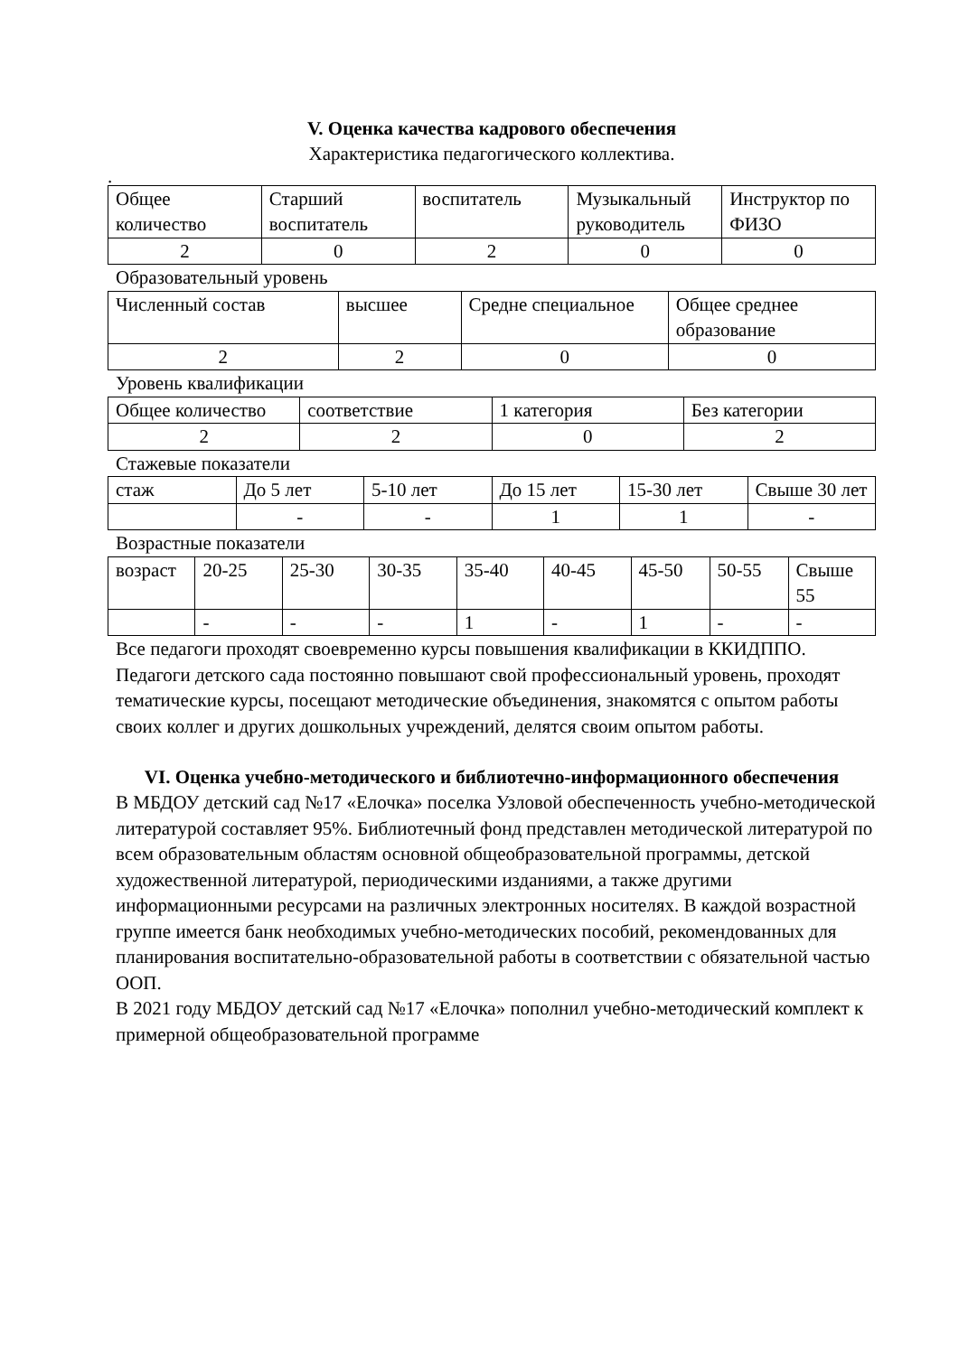V. Оценка качества кадрового обеспечения
Характеристика педагогического коллектива.
.
| Общее количество | Старший воспитатель | воспитатель | Музыкальный руководитель | Инструктор по ФИЗО |
| 2 | 0 | 2 | 0 | 0 |
Образовательный уровень
| Численный состав | высшее | Средне специальное | Общее среднее образование |
| 2 | 2 | 0 | 0 |
Уровень квалификации
| Общее количество | соответствие | 1 категория | Без категории |
| 2 | 2 | 0 | 2 |
Стажевые показатели
| стаж | До 5 лет | 5-10 лет | До 15 лет | 15-30 лет | Свыше 30 лет |
| | - | - | 1 | 1 | - |
Возрастные показатели
| возраст | 20-25 | 25-30 | 30-35 | 35-40 | 40-45 | 45-50 | 50-55 | Свыше 55 |
| | - | - | - | 1 | - | 1 | - | - |
Все педагоги проходят своевременно курсы повышения квалификации в ККИДППО. Педагоги детского сада постоянно повышают свой профессиональный уровень, проходят тематические курсы, посещают методические объединения, знакомятся с опытом работы своих коллег и других дошкольных учреждений, делятся своим опытом работы.
VI. Оценка учебно-методического и библиотечно-информационного обеспечения
В МБДОУ детский сад №17 «Елочка» поселка Узловой обеспеченность учебно-методической литературой составляет 95%. Библиотечный фонд представлен методической литературой по всем образовательным областям основной общеобразовательной программы, детской художественной литературой, периодическими изданиями, а также другими информационными ресурсами на различных электронных носителях. В каждой возрастной группе имеется банк необходимых учебно-методических пособий, рекомендованных для планирования воспитательно-образовательной работы в соответствии с обязательной частью ООП.
В 2021 году МБДОУ детский сад №17 «Елочка» пополнил учебно-методический комплект к примерной общеобразовательной программе